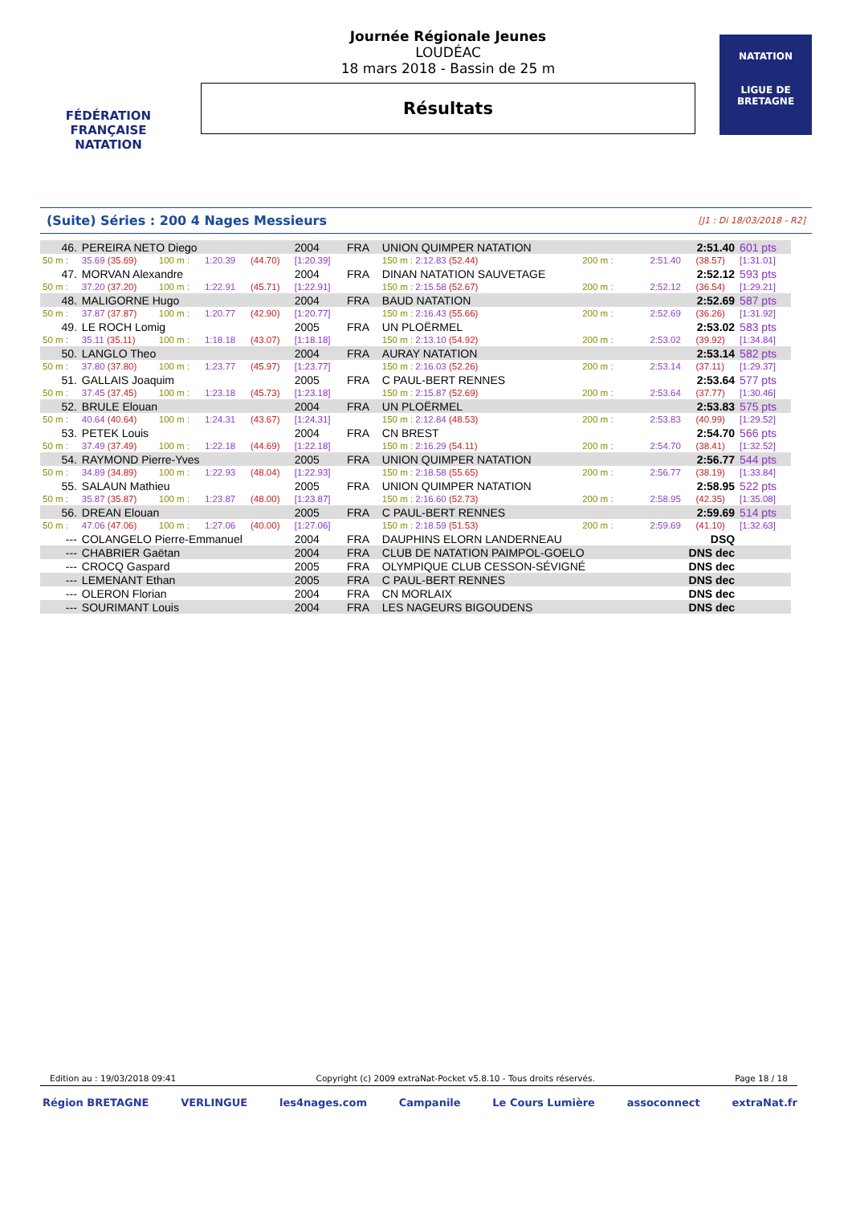FÉDÉRATION FRANÇAISE
NATATION
Journée Régionale Jeunes
LOUDÉAC
18 mars 2018 - Bassin de 25 m
Résultats
NATATION
LIGUE DE
BRETAGNE
(Suite) Séries : 200 4 Nages Messieurs [J1 : Di 18/03/2018 - R2]
| 46. | PEREIRA NETO Diego | | | | 2004 | FRA | UNION QUIMPER NATATION | | | 2:51.40 | | 601 pts |
| 50 m : | 35.69 (35.69) | 100 m : | 1:20.39 | (44.70) | [1:20.39] | | 150 m : 2:12.83 (52.44) | | 200 m : | 2:51.40 | (38.57) | [1:31.01] |
| 47. | MORVAN Alexandre | | | | 2004 | FRA | DINAN NATATION SAUVETAGE | | | 2:52.12 | | 593 pts |
| 50 m : | 37.20 (37.20) | 100 m : | 1:22.91 | (45.71) | [1:22.91] | | 150 m : 2:15.58 (52.67) | | 200 m : | 2:52.12 | (36.54) | [1:29.21] |
| 48. | MALIGORNE Hugo | | | | 2004 | FRA | BAUD NATATION | | | 2:52.69 | | 587 pts |
| 50 m : | 37.87 (37.87) | 100 m : | 1:20.77 | (42.90) | [1:20.77] | | 150 m : 2:16.43 (55.66) | | 200 m : | 2:52.69 | (36.26) | [1:31.92] |
| 49. | LE ROCH Lomig | | | | 2005 | FRA | UN PLOËRMEL | | | 2:53.02 | | 583 pts |
| 50 m : | 35.11 (35.11) | 100 m : | 1:18.18 | (43.07) | [1:18.18] | | 150 m : 2:13.10 (54.92) | | 200 m : | 2:53.02 | (39.92) | [1:34.84] |
| 50. | LANGLO Theo | | | | 2004 | FRA | AURAY NATATION | | | 2:53.14 | | 582 pts |
| 50 m : | 37.80 (37.80) | 100 m : | 1:23.77 | (45.97) | [1:23.77] | | 150 m : 2:16.03 (52.26) | | 200 m : | 2:53.14 | (37.11) | [1:29.37] |
| 51. | GALLAIS Joaquim | | | | 2005 | FRA | C PAUL-BERT RENNES | | | 2:53.64 | | 577 pts |
| 50 m : | 37.45 (37.45) | 100 m : | 1:23.18 | (45.73) | [1:23.18] | | 150 m : 2:15.87 (52.69) | | 200 m : | 2:53.64 | (37.77) | [1:30.46] |
| 52. | BRULE Elouan | | | | 2004 | FRA | UN PLOËRMEL | | | 2:53.83 | | 575 pts |
| 50 m : | 40.64 (40.64) | 100 m : | 1:24.31 | (43.67) | [1:24.31] | | 150 m : 2:12.84 (48.53) | | 200 m : | 2:53.83 | (40.99) | [1:29.52] |
| 53. | PETEK Louis | | | | 2004 | FRA | CN BREST | | | 2:54.70 | | 566 pts |
| 50 m : | 37.49 (37.49) | 100 m : | 1:22.18 | (44.69) | [1:22.18] | | 150 m : 2:16.29 (54.11) | | 200 m : | 2:54.70 | (38.41) | [1:32.52] |
| 54. | RAYMOND Pierre-Yves | | | | 2005 | FRA | UNION QUIMPER NATATION | | | 2:56.77 | | 544 pts |
| 50 m : | 34.89 (34.89) | 100 m : | 1:22.93 | (48.04) | [1:22.93] | | 150 m : 2:18.58 (55.65) | | 200 m : | 2:56.77 | (38.19) | [1:33.84] |
| 55. | SALAUN Mathieu | | | | 2005 | FRA | UNION QUIMPER NATATION | | | 2:58.95 | | 522 pts |
| 50 m : | 35.87 (35.87) | 100 m : | 1:23.87 | (48.00) | [1:23.87] | | 150 m : 2:16.60 (52.73) | | 200 m : | 2:58.95 | (42.35) | [1:35.08] |
| 56. | DREAN Elouan | | | | 2005 | FRA | C PAUL-BERT RENNES | | | 2:59.69 | | 514 pts |
| 50 m : | 47.06 (47.06) | 100 m : | 1:27.06 | (40.00) | [1:27.06] | | 150 m : 2:18.59 (51.53) | | 200 m : | 2:59.69 | (41.10) | [1:32.63] |
| --- | COLANGELO Pierre-Emmanuel | | | | 2004 | FRA | DAUPHINS ELORN LANDERNEAU | | | DSQ | | |
| --- | CHABRIER Gaëtan | | | | 2004 | FRA | CLUB DE NATATION PAIMPOL-GOELO | | | DNS dec | | |
| --- | CROCQ Gaspard | | | | 2005 | FRA | OLYMPIQUE CLUB CESSON-SÉVIGNÉ | | | DNS dec | | |
| --- | LEMENANT Ethan | | | | 2005 | FRA | C PAUL-BERT RENNES | | | DNS dec | | |
| --- | OLERON Florian | | | | 2004 | FRA | CN MORLAIX | | | DNS dec | | |
| --- | SOURIMANT Louis | | | | 2004 | FRA | LES NAGEURS BIGOUDENS | | | DNS dec | | |
Edition au : 19/03/2018 09:41 Copyright (c) 2009 extraNat-Pocket v5.8.10 - Tous droits réservés. Page 18 / 18
Région BRETAGNE VERLINGUE les4nages.com Campanile Le Cours Lumière assoconnect extraNat.fr